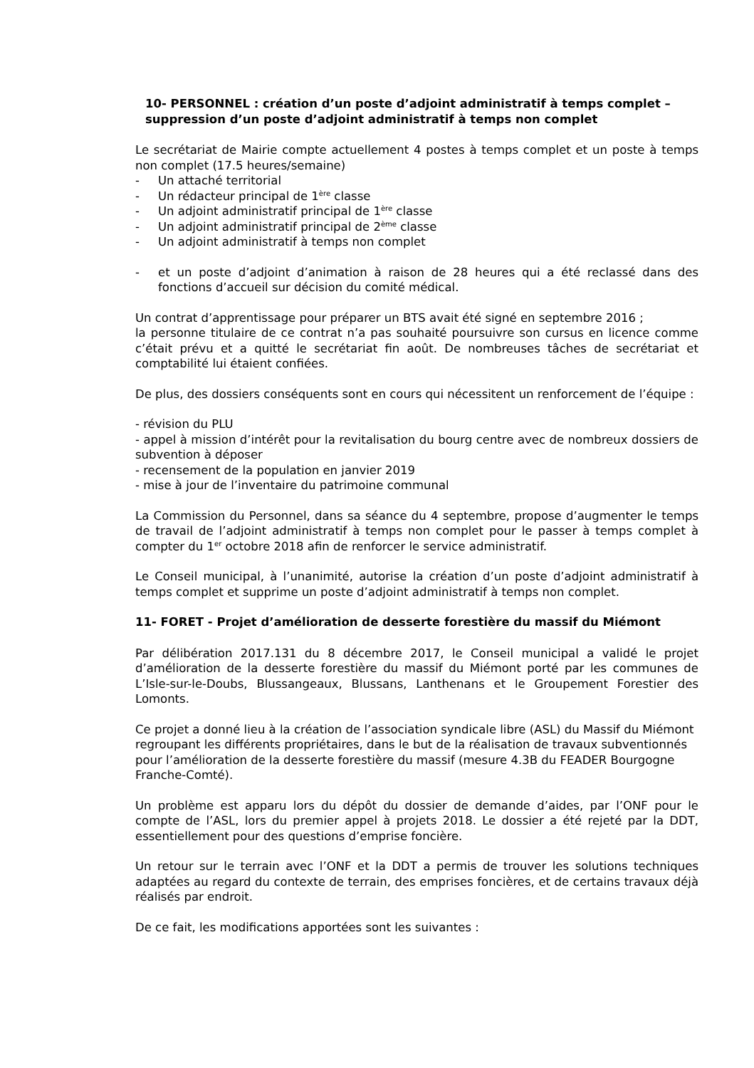10- PERSONNEL : création d’un poste d’adjoint administratif à temps complet – suppression d’un poste d’adjoint administratif à temps non complet
Le secrétariat de Mairie compte actuellement 4 postes à temps complet et un poste à temps non complet (17.5 heures/semaine)
- Un attaché territorial
- Un rédacteur principal de 1<sup>ère</sup> classe
- Un adjoint administratif principal de 1<sup>ère</sup> classe
- Un adjoint administratif principal de 2<sup>ème</sup> classe
- Un adjoint administratif à temps non complet
- et un poste d’adjoint d’animation à raison de 28 heures qui a été reclassé dans des fonctions d’accueil sur décision du comité médical.
Un contrat d’apprentissage pour préparer un BTS avait été signé en septembre 2016 ;
la personne titulaire de ce contrat n’a pas souhaité poursuivre son cursus en licence comme c’était prévu et a quitté le secrétariat fin août. De nombreuses tâches de secrétariat et comptabilité lui étaient confiées.
De plus, des dossiers conséquents sont en cours qui nécessitent un renforcement de l’équipe :
- révision du PLU
- appel à mission d’intérêt pour la revitalisation du bourg centre avec de nombreux dossiers de subvention à déposer
- recensement de la population en janvier 2019
- mise à jour de l’inventaire du patrimoine communal
La Commission du Personnel, dans sa séance du 4 septembre, propose d’augmenter le temps de travail de l’adjoint administratif à temps non complet pour le passer à temps complet à compter du 1<sup>er</sup> octobre 2018 afin de renforcer le service administratif.
Le Conseil municipal, à l’unanimité, autorise la création d’un poste d’adjoint administratif à temps complet et supprime un poste d’adjoint administratif à temps non complet.
11- FORET - Projet d’amélioration de desserte forestière du massif du Miémont
Par délibération 2017.131 du 8 décembre 2017, le Conseil municipal a validé le projet d’amélioration de la desserte forestière du massif du Miémont porté par les communes de L’Isle-sur-le-Doubs, Blussangeaux, Blussans, Lanthenans et le Groupement Forestier des Lomonts.
Ce projet a donné lieu à la création de l’association syndicale libre (ASL) du Massif du Miémont regroupant les différents propriétaires, dans le but de la réalisation de travaux subventionnés pour l’amélioration de la desserte forestière du massif (mesure 4.3B du FEADER Bourgogne Franche-Comté).
Un problème est apparu lors du dépôt du dossier de demande d’aides, par l’ONF pour le compte de l’ASL, lors du premier appel à projets 2018. Le dossier a été rejeté par la DDT, essentiellement pour des questions d’emprise foncière.
Un retour sur le terrain avec l’ONF et la DDT a permis de trouver les solutions techniques adaptées au regard du contexte de terrain, des emprises foncières, et de certains travaux déjà réalisés par endroit.
De ce fait, les modifications apportées sont les suivantes :